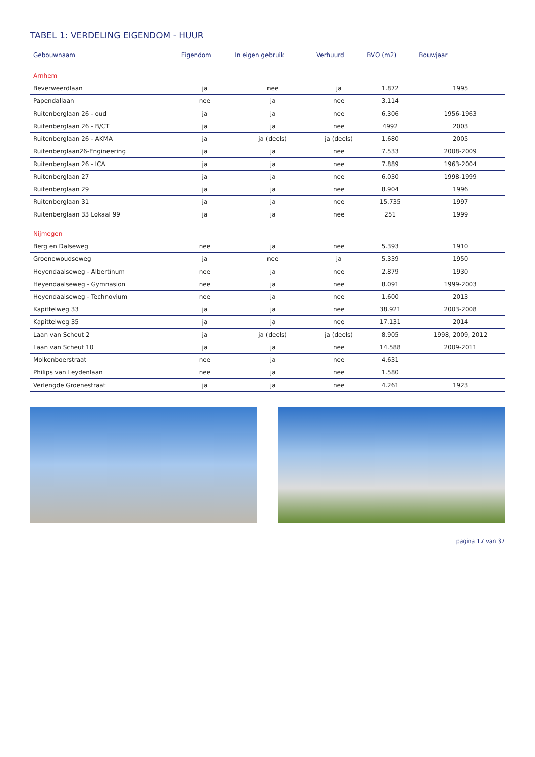TABEL 1: VERDELING EIGENDOM - HUUR
| Gebouwnaam | Eigendom | In eigen gebruik | Verhuurd | BVO (m2) | Bouwjaar |
| --- | --- | --- | --- | --- | --- |
| Arnhem | | | | | |
| Beverweerdlaan | ja | nee | ja | 1.872 | 1995 |
| Papendallaan | nee | ja | nee | 3.114 | |
| Ruitenberglaan 26 - oud | ja | ja | nee | 6.306 | 1956-1963 |
| Ruitenberglaan 26 - B/CT | ja | ja | nee | 4992 | 2003 |
| Ruitenberglaan 26 - AKMA | ja | ja (deels) | ja (deels) | 1.680 | 2005 |
| Ruitenberglaan26-Engineering | ja | ja | nee | 7.533 | 2008-2009 |
| Ruitenberglaan 26 - ICA | ja | ja | nee | 7.889 | 1963-2004 |
| Ruitenberglaan 27 | ja | ja | nee | 6.030 | 1998-1999 |
| Ruitenberglaan 29 | ja | ja | nee | 8.904 | 1996 |
| Ruitenberglaan 31 | ja | ja | nee | 15.735 | 1997 |
| Ruitenberglaan 33 Lokaal 99 | ja | ja | nee | 251 | 1999 |
| Nijmegen | | | | | |
| Berg en Dalseweg | nee | ja | nee | 5.393 | 1910 |
| Groenewoudseweg | ja | nee | ja | 5.339 | 1950 |
| Heyendaalseweg - Albertinum | nee | ja | nee | 2.879 | 1930 |
| Heyendaalseweg - Gymnasion | nee | ja | nee | 8.091 | 1999-2003 |
| Heyendaalseweg - Technovium | nee | ja | nee | 1.600 | 2013 |
| Kapittelweg 33 | ja | ja | nee | 38.921 | 2003-2008 |
| Kapittelweg 35 | ja | ja | nee | 17.131 | 2014 |
| Laan van Scheut 2 | ja | ja (deels) | ja (deels) | 8.905 | 1998, 2009, 2012 |
| Laan van Scheut 10 | ja | ja | nee | 14.588 | 2009-2011 |
| Molkenboerstraat | nee | ja | nee | 4.631 | |
| Philips van Leydenlaan | nee | ja | nee | 1.580 | |
| Verlengde Groenestraat | ja | ja | nee | 4.261 | 1923 |
pagina 17 van 37